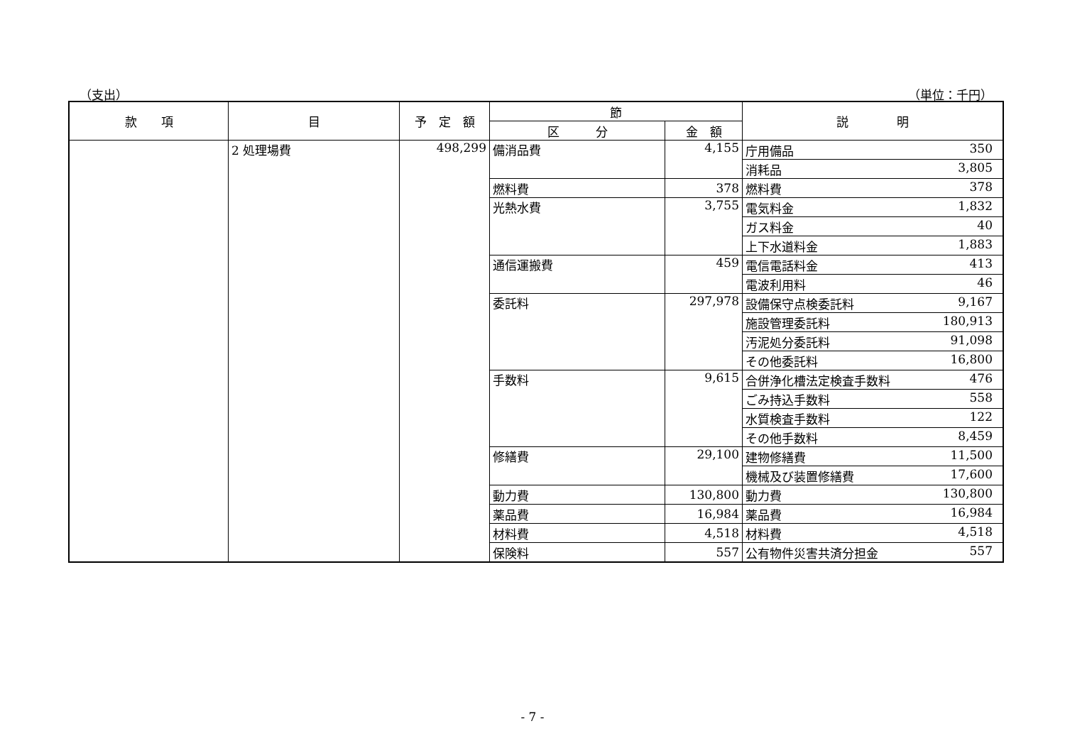（支出） （単位：千円）
| 款 項 | 目 | 予 定 額 | 節 | | 説 明 |
| --- | --- | --- | --- | --- | --- |
| | | | 区 分 | 金 額 | |
| | 2 処理場費 | 498,299 | 備消品費 | 4,155 | 庁用備品 350 |
| | | | | | 消耗品 3,805 |
| | | | 燃料費 | 378 | 燃料費 378 |
| | | | 光熱水費 | 3,755 | 電気料金 1,832 |
| | | | | | ガス料金 40 |
| | | | | | 上下水道料金 1,883 |
| | | | 通信運搬費 | 459 | 電信電話料金 413 |
| | | | | | 電波利用料 46 |
| | | | 委託料 | 297,978 | 設備保守点検委託料 9,167 |
| | | | | | 施設管理委託料 180,913 |
| | | | | | 汚泥処分委託料 91,098 |
| | | | | | その他委託料 16,800 |
| | | | 手数料 | 9,615 | 合併浄化槽法定検査手数料 476 |
| | | | | | ごみ持込手数料 558 |
| | | | | | 水質検査手数料 122 |
| | | | | | その他手数料 8,459 |
| | | | 修繕費 | 29,100 | 建物修繕費 11,500 |
| | | | | | 機械及び装置修繕費 17,600 |
| | | | 動力費 | 130,800 | 動力費 130,800 |
| | | | 薬品費 | 16,984 | 薬品費 16,984 |
| | | | 材料費 | 4,518 | 材料費 4,518 |
| | | | 保険料 | 557 | 公有物件災害共済分担金 557 |
- 7 -